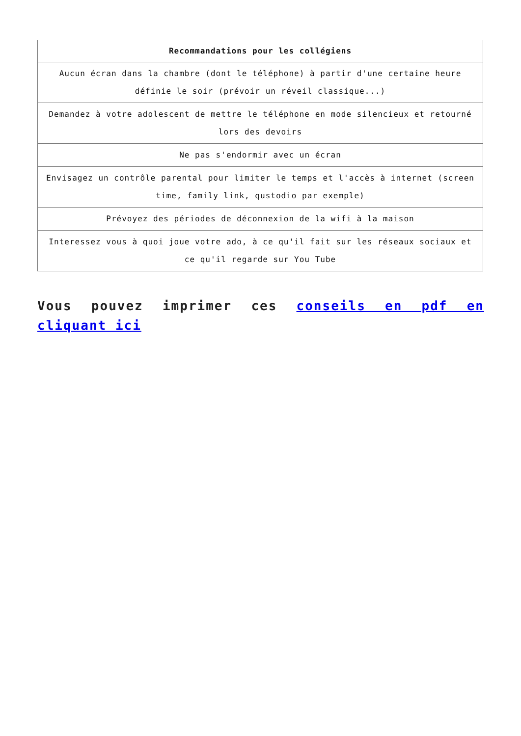| Recommandations pour les collégiens |
| --- |
| Aucun écran dans la chambre (dont le téléphone) à partir d'une certaine heure définie le soir (prévoir un réveil classique...) |
| Demandez à votre adolescent de mettre le téléphone en mode silencieux et retourné lors des devoirs |
| Ne pas s'endormir avec un écran |
| Envisagez un contrôle parental pour limiter le temps et l'accès à internet (screen time, family link, qustodio par exemple) |
| Prévoyez des périodes de déconnexion de la wifi à la maison |
| Interessez vous à quoi joue votre ado, à ce qu'il fait sur les réseaux sociaux et ce qu'il regarde sur You Tube |
Vous pouvez imprimer ces conseils en pdf en cliquant ici